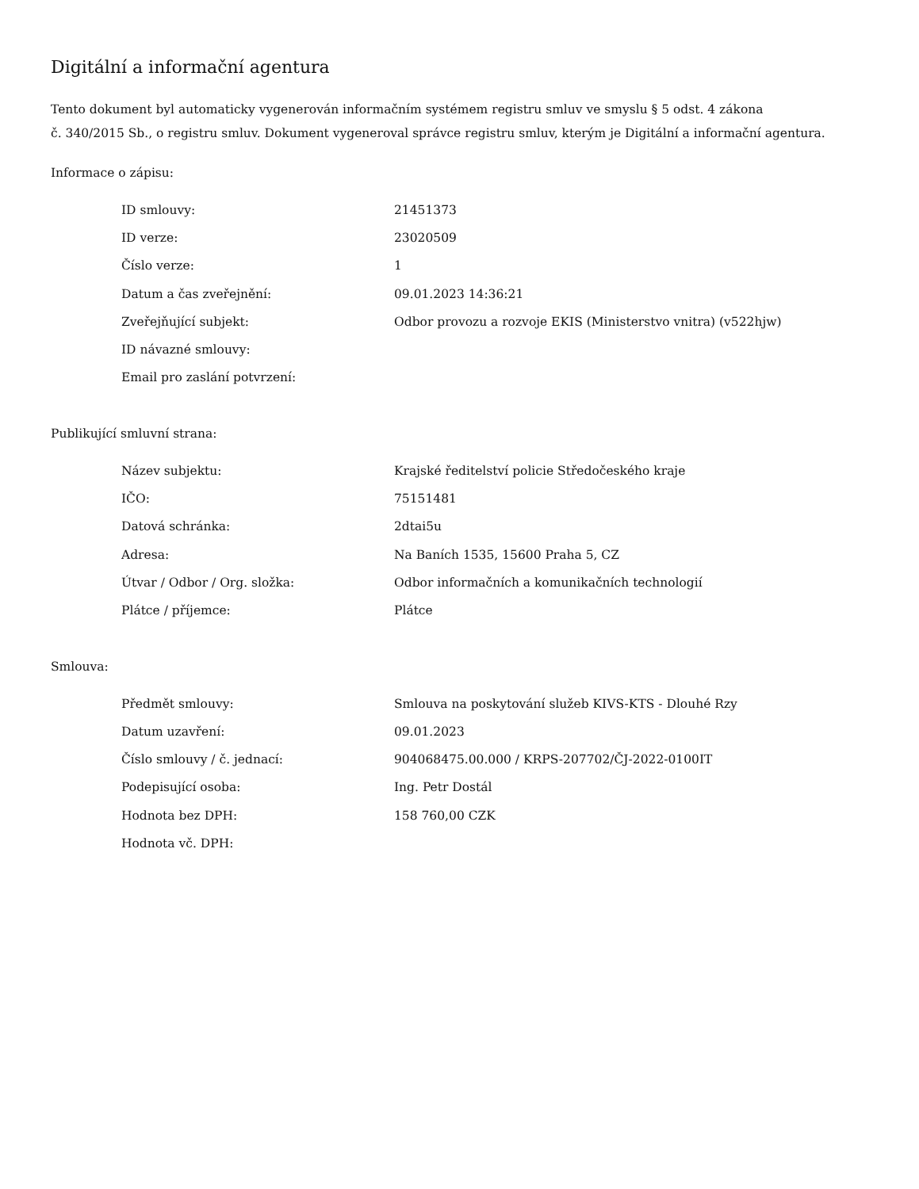Digitální a informační agentura
Tento dokument byl automaticky vygenerován informačním systémem registru smluv ve smyslu § 5 odst. 4 zákona
č. 340/2015 Sb., o registru smluv. Dokument vygeneroval správce registru smluv, kterým je Digitální a informační agentura.
Informace o zápisu:
| ID smlouvy: | 21451373 |
| ID verze: | 23020509 |
| Číslo verze: | 1 |
| Datum a čas zveřejnění: | 09.01.2023 14:36:21 |
| Zveřejňující subjekt: | Odbor provozu a rozvoje EKIS (Ministerstvo vnitra) (v522hjw) |
| ID návazné smlouvy: | |
| Email pro zaslání potvrzení: | |
Publikující smluvní strana:
| Název subjektu: | Krajské ředitelství policie Středočeského kraje |
| IČO: | 75151481 |
| Datová schránka: | 2dtai5u |
| Adresa: | Na Baních 1535, 15600 Praha 5, CZ |
| Útvar / Odbor / Org. složka: | Odbor informačních a komunikačních technologií |
| Plátce / příjemce: | Plátce |
Smlouva:
| Předmět smlouvy: | Smlouva na poskytování služeb KIVS-KTS - Dlouhé Rzy |
| Datum uzavření: | 09.01.2023 |
| Číslo smlouvy / č. jednací: | 904068475.00.000 / KRPS-207702/ČJ-2022-0100IT |
| Podepisující osoba: | Ing. Petr Dostál |
| Hodnota bez DPH: | 158 760,00 CZK |
| Hodnota vč. DPH: | |